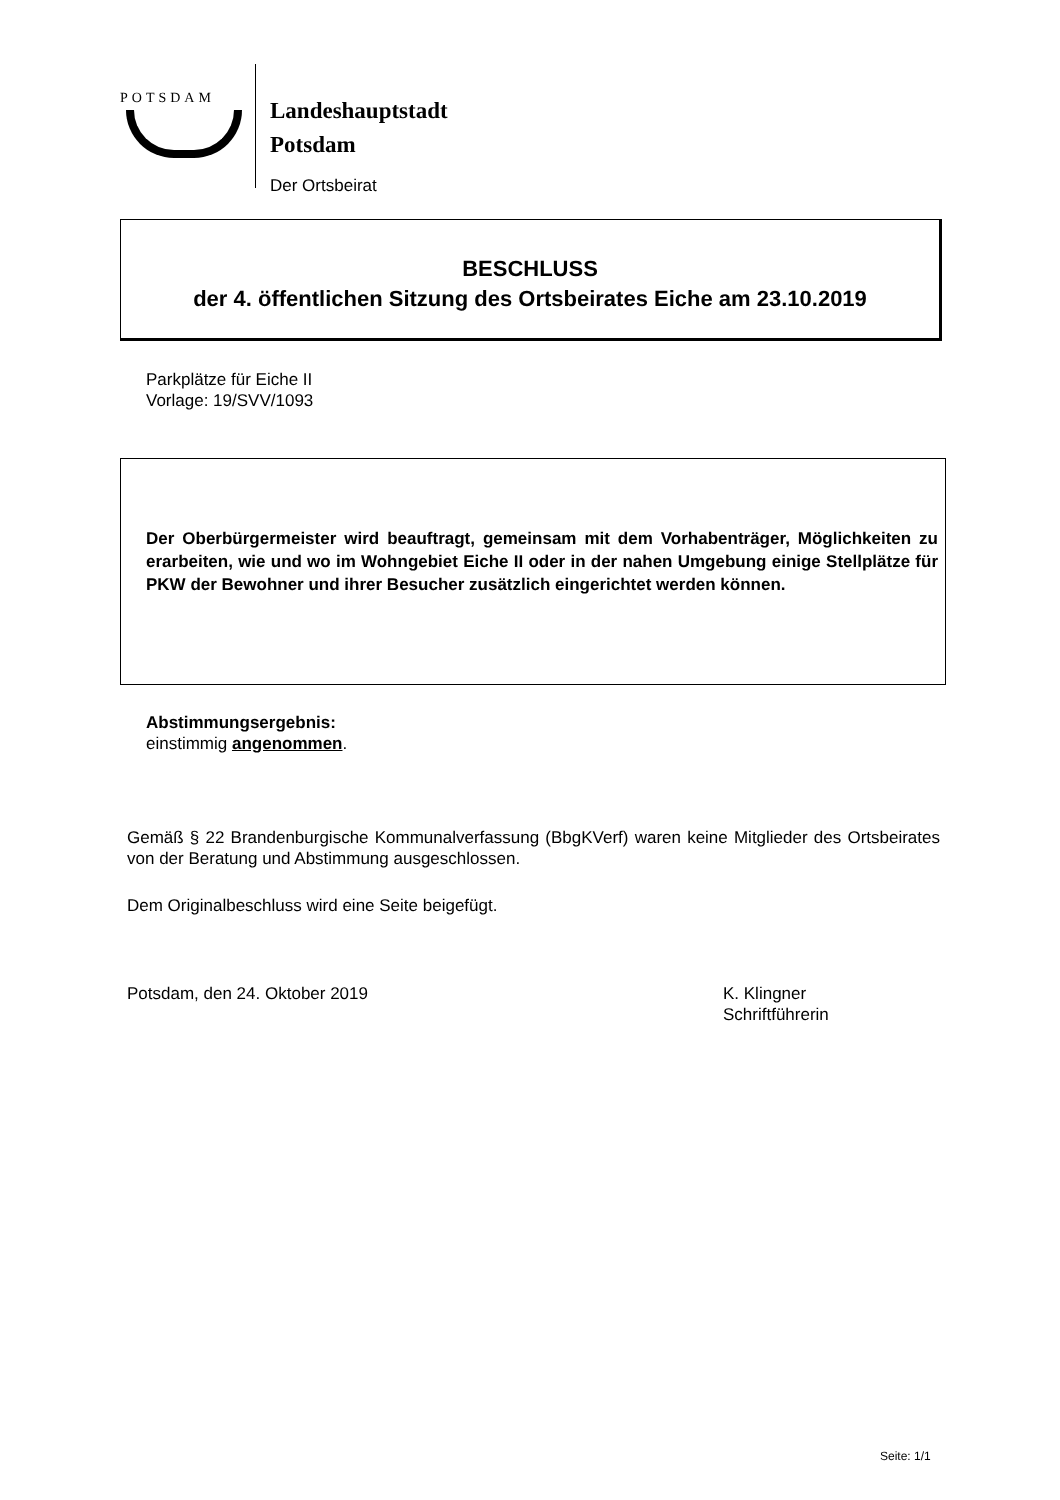POTSDAM
Landeshauptstadt
Potsdam
Der Ortsbeirat
BESCHLUSS
der 4. öffentlichen Sitzung des Ortsbeirates Eiche am 23.10.2019
Parkplätze für Eiche II
Vorlage: 19/SVV/1093
Der Oberbürgermeister wird beauftragt, gemeinsam mit dem Vorhabenträger, Möglichkeiten zu erarbeiten, wie und wo im Wohngebiet Eiche II oder in der nahen Umgebung einige Stellplätze für PKW der Bewohner und ihrer Besucher zusätzlich eingerichtet werden können.
Abstimmungsergebnis:
einstimmig angenommen.
Gemäß § 22 Brandenburgische Kommunalverfassung (BbgKVerf) waren keine Mitglieder des Ortsbeirates von der Beratung und Abstimmung ausgeschlossen.
Dem Originalbeschluss wird eine Seite beigefügt.
Potsdam, den 24. Oktober 2019
K. Klingner
Schriftführerin
Seite: 1/1